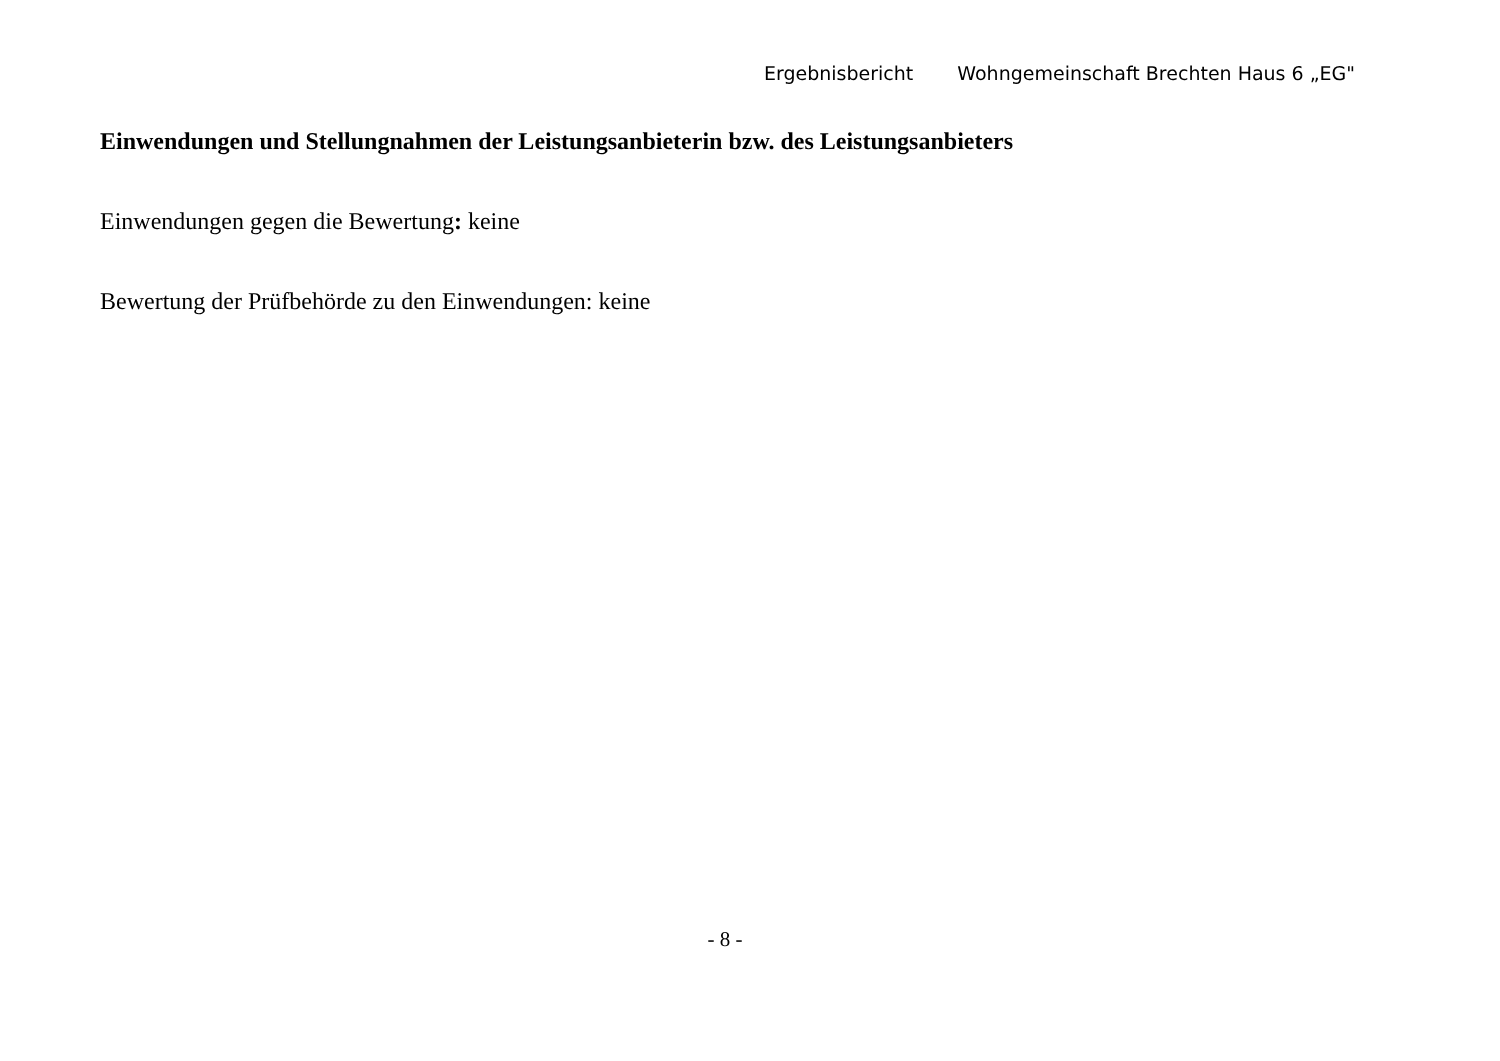Ergebnisbericht Wohngemeinschaft Brechten Haus 6 „EG"
Einwendungen und Stellungnahmen der Leistungsanbieterin bzw. des Leistungsanbieters
Einwendungen gegen die Bewertung: keine
Bewertung der Prüfbehörde zu den Einwendungen: keine
- 8 -